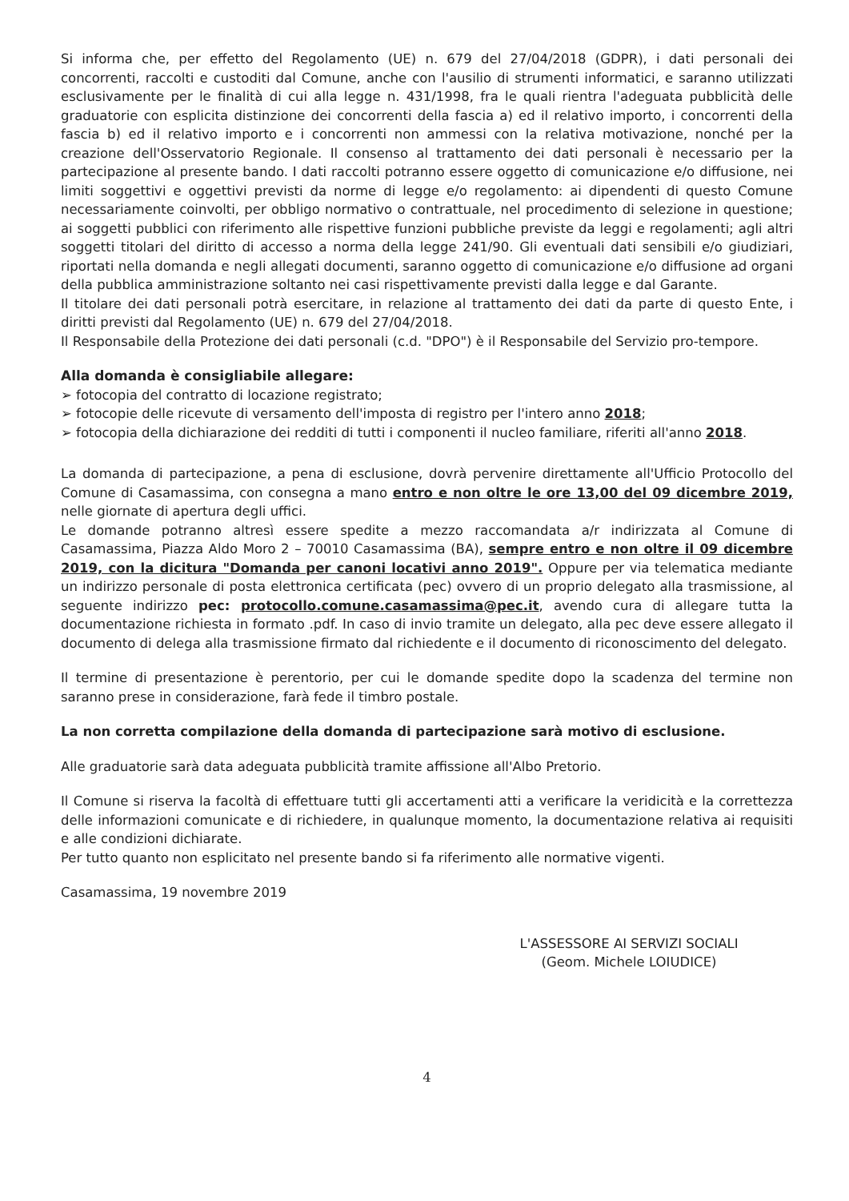Si informa che, per effetto del Regolamento (UE) n. 679 del 27/04/2018 (GDPR), i dati personali dei concorrenti, raccolti e custoditi dal Comune, anche con l'ausilio di strumenti informatici, e saranno utilizzati esclusivamente per le finalità di cui alla legge n. 431/1998, fra le quali rientra l'adeguata pubblicità delle graduatorie con esplicita distinzione dei concorrenti della fascia a) ed il relativo importo, i concorrenti della fascia b) ed il relativo importo e i concorrenti non ammessi con la relativa motivazione, nonché per la creazione dell'Osservatorio Regionale. Il consenso al trattamento dei dati personali è necessario per la partecipazione al presente bando. I dati raccolti potranno essere oggetto di comunicazione e/o diffusione, nei limiti soggettivi e oggettivi previsti da norme di legge e/o regolamento: ai dipendenti di questo Comune necessariamente coinvolti, per obbligo normativo o contrattuale, nel procedimento di selezione in questione; ai soggetti pubblici con riferimento alle rispettive funzioni pubbliche previste da leggi e regolamenti; agli altri soggetti titolari del diritto di accesso a norma della legge 241/90. Gli eventuali dati sensibili e/o giudiziari, riportati nella domanda e negli allegati documenti, saranno oggetto di comunicazione e/o diffusione ad organi della pubblica amministrazione soltanto nei casi rispettivamente previsti dalla legge e dal Garante.
Il titolare dei dati personali potrà esercitare, in relazione al trattamento dei dati da parte di questo Ente, i diritti previsti dal Regolamento (UE) n. 679 del 27/04/2018.
Il Responsabile della Protezione dei dati personali (c.d. "DPO") è il Responsabile del Servizio pro-tempore.
Alla domanda è consigliabile allegare:
➢ fotocopia del contratto di locazione registrato;
➢ fotocopie delle ricevute di versamento dell'imposta di registro per l'intero anno 2018;
➢ fotocopia della dichiarazione dei redditi di tutti i componenti il nucleo familiare, riferiti all'anno 2018.
La domanda di partecipazione, a pena di esclusione, dovrà pervenire direttamente all'Ufficio Protocollo del Comune di Casamassima, con consegna a mano entro e non oltre le ore 13,00 del 09 dicembre 2019, nelle giornate di apertura degli uffici.
Le domande potranno altresì essere spedite a mezzo raccomandata a/r indirizzata al Comune di Casamassima, Piazza Aldo Moro 2 – 70010 Casamassima (BA), sempre entro e non oltre il 09 dicembre 2019, con la dicitura "Domanda per canoni locativi anno 2019". Oppure per via telematica mediante un indirizzo personale di posta elettronica certificata (pec) ovvero di un proprio delegato alla trasmissione, al seguente indirizzo pec: protocollo.comune.casamassima@pec.it, avendo cura di allegare tutta la documentazione richiesta in formato .pdf. In caso di invio tramite un delegato, alla pec deve essere allegato il documento di delega alla trasmissione firmato dal richiedente e il documento di riconoscimento del delegato.
Il termine di presentazione è perentorio, per cui le domande spedite dopo la scadenza del termine non saranno prese in considerazione, farà fede il timbro postale.
La non corretta compilazione della domanda di partecipazione sarà motivo di esclusione.
Alle graduatorie sarà data adeguata pubblicità tramite affissione all'Albo Pretorio.
Il Comune si riserva la facoltà di effettuare tutti gli accertamenti atti a verificare la veridicità e la correttezza delle informazioni comunicate e di richiedere, in qualunque momento, la documentazione relativa ai requisiti e alle condizioni dichiarate.
Per tutto quanto non esplicitato nel presente bando si fa riferimento alle normative vigenti.
Casamassima, 19 novembre 2019
L'ASSESSORE AI SERVIZI SOCIALI
(Geom. Michele LOIUDICE)
4